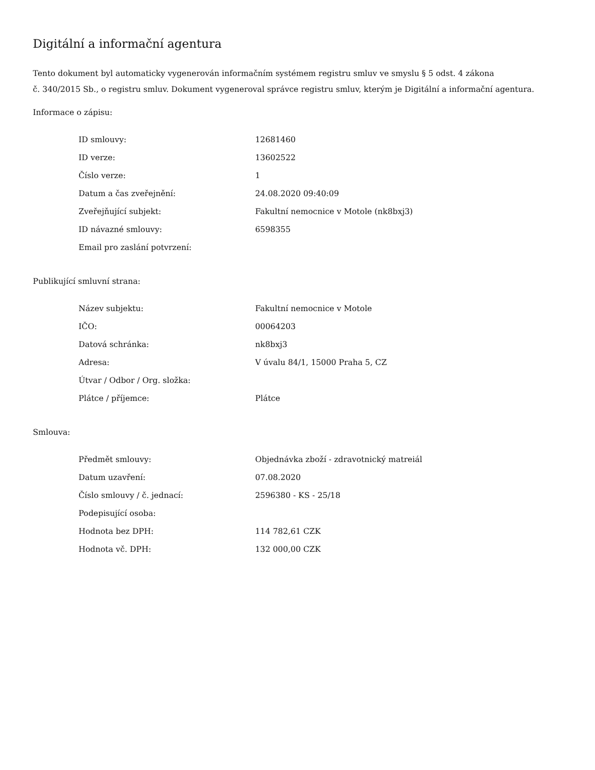Digitální a informační agentura
Tento dokument byl automaticky vygenerován informačním systémem registru smluv ve smyslu § 5 odst. 4 zákona
č. 340/2015 Sb., o registru smluv. Dokument vygeneroval správce registru smluv, kterým je Digitální a informační agentura.
Informace o zápisu:
| ID smlouvy: | 12681460 |
| ID verze: | 13602522 |
| Číslo verze: | 1 |
| Datum a čas zveřejnění: | 24.08.2020 09:40:09 |
| Zveřejňující subjekt: | Fakultní nemocnice v Motole (nk8bxj3) |
| ID návazné smlouvy: | 6598355 |
| Email pro zaslání potvrzení: | |
Publikující smluvní strana:
| Název subjektu: | Fakultní nemocnice v Motole |
| IČO: | 00064203 |
| Datová schránka: | nk8bxj3 |
| Adresa: | V úvalu 84/1, 15000 Praha 5, CZ |
| Útvar / Odbor / Org. složka: | |
| Plátce / příjemce: | Plátce |
Smlouva:
| Předmět smlouvy: | Objednávka zboží - zdravotnický matreiál |
| Datum uzavření: | 07.08.2020 |
| Číslo smlouvy / č. jednací: | 2596380 - KS - 25/18 |
| Podepisující osoba: | |
| Hodnota bez DPH: | 114 782,61 CZK |
| Hodnota vč. DPH: | 132 000,00 CZK |